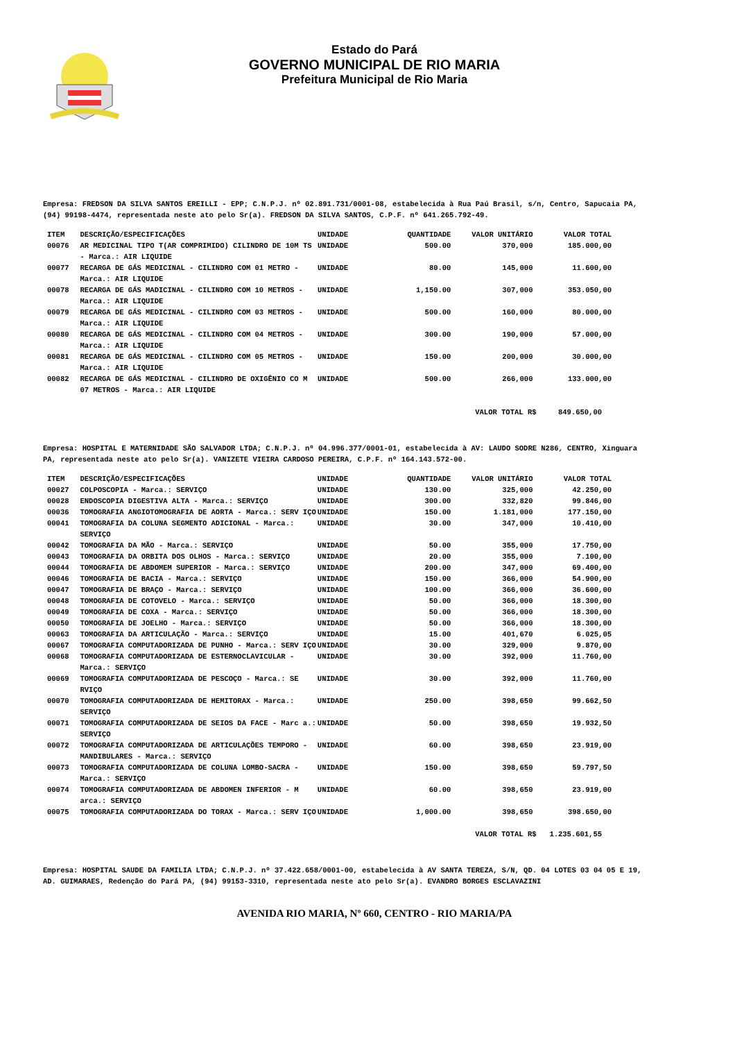Estado do Pará
GOVERNO MUNICIPAL DE RIO MARIA
Prefeitura Municipal de Rio Maria
Empresa: FREDSON DA SILVA SANTOS EREILLI - EPP; C.N.P.J. nº 02.891.731/0001-08, estabelecida à Rua Paú Brasil, s/n, Centro, Sapucaia PA, (94) 99198-4474, representada neste ato pelo Sr(a). FREDSON DA SILVA SANTOS, C.P.F. nº 641.265.792-49.
| ITEM | DESCRIÇÃO/ESPECIFICAÇÕES | UNIDADE | QUANTIDADE | VALOR UNITÁRIO | VALOR TOTAL |
| --- | --- | --- | --- | --- | --- |
| 00076 | AR MEDICINAL TIPO T(AR COMPRIMIDO) CILINDRO DE 10M TS - Marca.: AIR LIQUIDE | UNIDADE | 500.00 | 370,000 | 185.000,00 |
| 00077 | RECARGA DE GÁS MEDICINAL - CILINDRO COM 01 METRO - Marca.: AIR LIQUIDE | UNIDADE | 80.00 | 145,000 | 11.600,00 |
| 00078 | RECARGA DE GÁS MADICINAL - CILINDRO COM 10 METROS - Marca.: AIR LIQUIDE | UNIDADE | 1,150.00 | 307,000 | 353.050,00 |
| 00079 | RECARGA DE GÁS MEDICINAL - CILINDRO COM 03 METROS - Marca.: AIR LIQUIDE | UNIDADE | 500.00 | 160,000 | 80.000,00 |
| 00080 | RECARGA DE GÁS MEDICINAL - CILINDRO COM 04 METROS - Marca.: AIR LIQUIDE | UNIDADE | 300.00 | 190,000 | 57.000,00 |
| 00081 | RECARGA DE GÁS MEDICINAL - CILINDRO COM 05 METROS - Marca.: AIR LIQUIDE | UNIDADE | 150.00 | 200,000 | 30.000,00 |
| 00082 | RECARGA DE GÁS MEDICINAL - CILINDRO DE OXIGÊNIO CO M 07 METROS - Marca.: AIR LIQUIDE | UNIDADE | 500.00 | 266,000 | 133.000,00 |
VALOR TOTAL R$ 849.650,00
Empresa: HOSPITAL E MATERNIDADE SÃO SALVADOR LTDA; C.N.P.J. nº 04.996.377/0001-01, estabelecida à AV: LAUDO SODRE N286, CENTRO, Xinguara PA, representada neste ato pelo Sr(a). VANIZETE VIEIRA CARDOSO PEREIRA, C.P.F. nº 164.143.572-00.
| ITEM | DESCRIÇÃO/ESPECIFICAÇÕES | UNIDADE | QUANTIDADE | VALOR UNITÁRIO | VALOR TOTAL |
| --- | --- | --- | --- | --- | --- |
| 00027 | COLPOSCOPIA - Marca.: SERVIÇO | UNIDADE | 130.00 | 325,000 | 42.250,00 |
| 00028 | ENDOSCOPIA DIGESTIVA ALTA - Marca.: SERVIÇO | UNIDADE | 300.00 | 332,820 | 99.846,00 |
| 00036 | TOMOGRAFIA ANGIOTOMOGRAFIA DE AORTA - Marca.: SERV IÇO | UNIDADE | 150.00 | 1.181,000 | 177.150,00 |
| 00041 | TOMOGRAFIA DA COLUNA SEGMENTO ADICIONAL - Marca.: SERVIÇO | UNIDADE | 30.00 | 347,000 | 10.410,00 |
| 00042 | TOMOGRAFIA DA MÃO - Marca.: SERVIÇO | UNIDADE | 50.00 | 355,000 | 17.750,00 |
| 00043 | TOMOGRAFIA DA ORBITA DOS OLHOS - Marca.: SERVIÇO | UNIDADE | 20.00 | 355,000 | 7.100,00 |
| 00044 | TOMOGRAFIA DE ABDOMEM SUPERIOR - Marca.: SERVIÇO | UNIDADE | 200.00 | 347,000 | 69.400,00 |
| 00046 | TOMOGRAFIA DE BACIA - Marca.: SERVIÇO | UNIDADE | 150.00 | 366,000 | 54.900,00 |
| 00047 | TOMOGRAFIA DE BRAÇO - Marca.: SERVIÇO | UNIDADE | 100.00 | 366,000 | 36.600,00 |
| 00048 | TOMOGRAFIA DE COTOVELO - Marca.: SERVIÇO | UNIDADE | 50.00 | 366,000 | 18.300,00 |
| 00049 | TOMOGRAFIA DE COXA - Marca.: SERVIÇO | UNIDADE | 50.00 | 366,000 | 18.300,00 |
| 00050 | TOMOGRAFIA DE JOELHO - Marca.: SERVIÇO | UNIDADE | 50.00 | 366,000 | 18.300,00 |
| 00063 | TOMOGRAFIA DA ARTICULAÇÃO - Marca.: SERVIÇO | UNIDADE | 15.00 | 401,670 | 6.025,05 |
| 00067 | TOMOGRAFIA COMPUTADORIZADA DE PUNHO - Marca.: SERV IÇO | UNIDADE | 30.00 | 329,000 | 9.870,00 |
| 00068 | TOMOGRAFIA COMPUTADORIZADA DE ESTERNOCLAVICULAR - Marca.: SERVIÇO | UNIDADE | 30.00 | 392,000 | 11.760,00 |
| 00069 | TOMOGRAFIA COMPUTADORIZADA DE PESCOÇO - Marca.: SE RVIÇO | UNIDADE | 30.00 | 392,000 | 11.760,00 |
| 00070 | TOMOGRAFIA COMPUTADORIZADA DE HEMITORAX - Marca.: SERVIÇO | UNIDADE | 250.00 | 398,650 | 99.662,50 |
| 00071 | TOMOGRAFIA COMPUTADORIZADA DE SEIOS DA FACE - Marc a.: SERVIÇO | UNIDADE | 50.00 | 398,650 | 19.932,50 |
| 00072 | TOMOGRAFIA COMPUTADORIZADA DE ARTICULAÇÕES TEMPORO -MANDIBULARES - Marca.: SERVIÇO | UNIDADE | 60.00 | 398,650 | 23.919,00 |
| 00073 | TOMOGRAFIA COMPUTADORIZADA DE COLUNA LOMBO-SACRA - Marca.: SERVIÇO | UNIDADE | 150.00 | 398,650 | 59.797,50 |
| 00074 | TOMOGRAFIA COMPUTADORIZADA DE ABDOMEN INFERIOR - M arca.: SERVIÇO | UNIDADE | 60.00 | 398,650 | 23.919,00 |
| 00075 | TOMOGRAFIA COMPUTADORIZADA DO TORAX - Marca.: SERV IÇO | UNIDADE | 1,000.00 | 398,650 | 398.650,00 |
VALOR TOTAL R$ 1.235.601,55
Empresa: HOSPITAL SAUDE DA FAMILIA LTDA; C.N.P.J. nº 37.422.658/0001-00, estabelecida à AV SANTA TEREZA, S/N, QD. 04 LOTES 03 04 05 E 19, AD. GUIMARAES, Redenção do Pará PA, (94) 99153-3310, representada neste ato pelo Sr(a). EVANDRO BORGES ESCLAVAZINI
AVENIDA RIO MARIA, Nº 660, CENTRO - RIO MARIA/PA